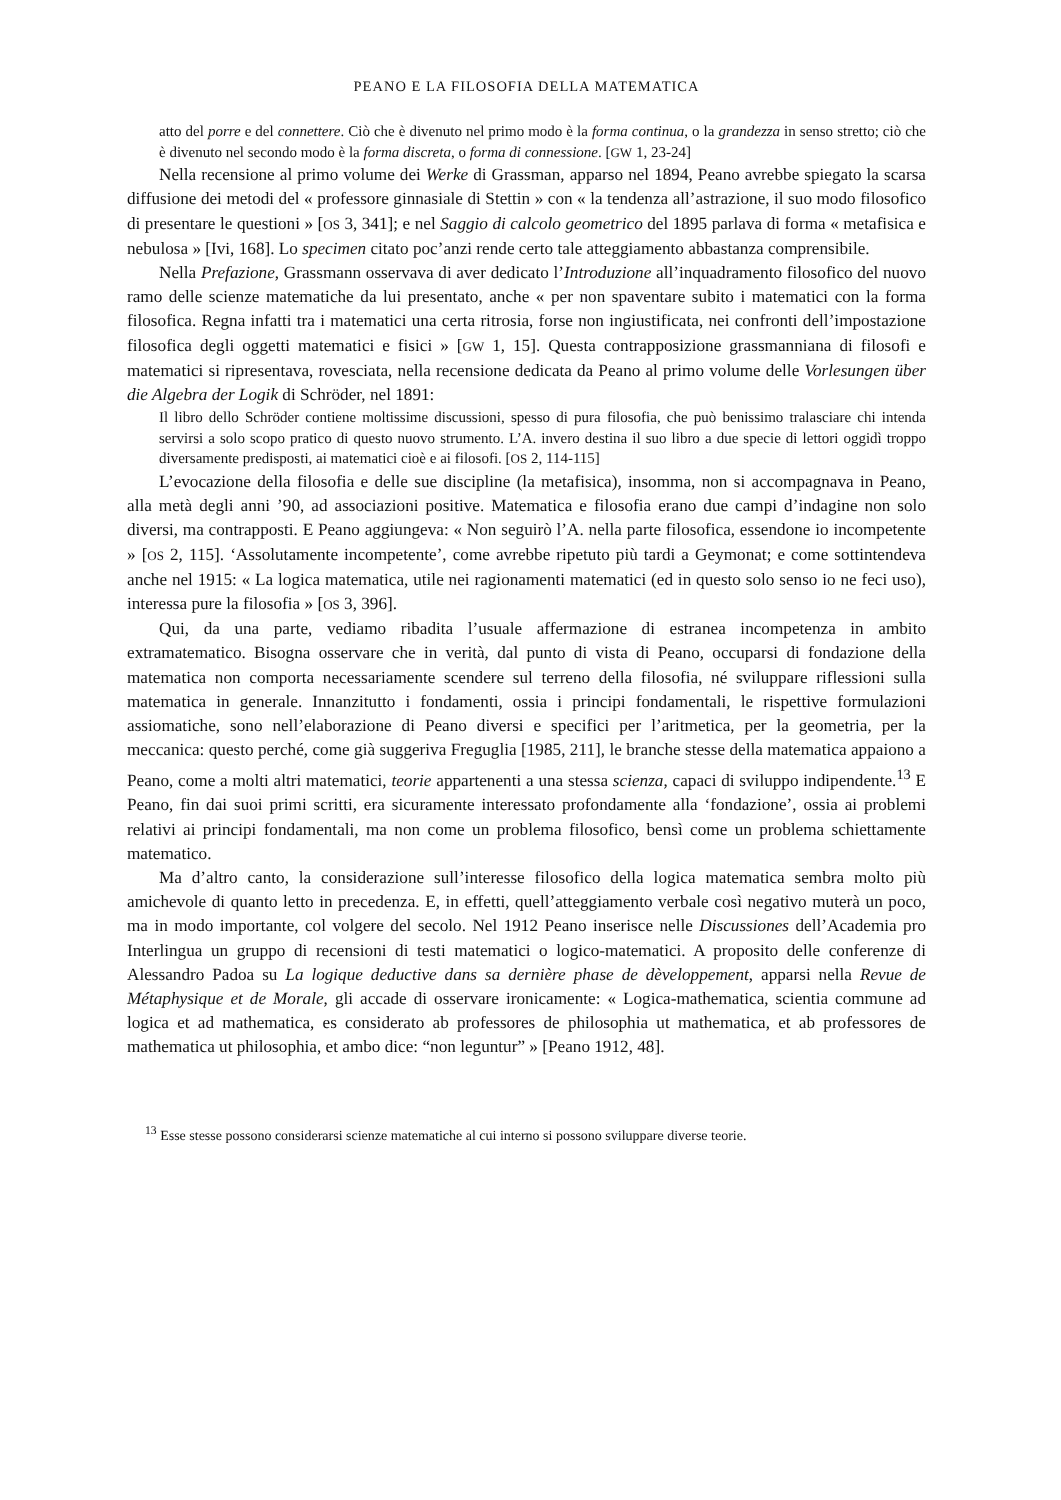PEANO E LA FILOSOFIA DELLA MATEMATICA
atto del porre e del connettere. Ciò che è divenuto nel primo modo è la forma continua, o la grandezza in senso stretto; ciò che è divenuto nel secondo modo è la forma discreta, o forma di connessione. [GW 1, 23-24]
Nella recensione al primo volume dei Werke di Grassman, apparso nel 1894, Peano avrebbe spiegato la scarsa diffusione dei metodi del « professore ginnasiale di Stettin » con « la tendenza all’astrazione, il suo modo filosofico di presentare le questioni » [OS 3, 341]; e nel Saggio di calcolo geometrico del 1895 parlava di forma « metafisica e nebulosa » [Ivi, 168]. Lo specimen citato poc’anzi rende certo tale atteggiamento abbastanza comprensibile.
Nella Prefazione, Grassmann osservava di aver dedicato l’Introduzione all’inquadramento filosofico del nuovo ramo delle scienze matematiche da lui presentato, anche « per non spaventare subito i matematici con la forma filosofica. Regna infatti tra i matematici una certa ritrosia, forse non ingiustificata, nei confronti dell’impostazione filosofica degli oggetti matematici e fisici » [GW 1, 15]. Questa contrapposizione grassmanniana di filosofi e matematici si ripresentava, rovesciata, nella recensione dedicata da Peano al primo volume delle Vorlesungen über die Algebra der Logik di Schröder, nel 1891:
Il libro dello Schröder contiene moltissime discussioni, spesso di pura filosofia, che può benissimo tralasciare chi intenda servirsi a solo scopo pratico di questo nuovo strumento. L’A. invero destina il suo libro a due specie di lettori oggidì troppo diversamente predisposti, ai matematici cioè e ai filosofi. [OS 2, 114-115]
L’evocazione della filosofia e delle sue discipline (la metafisica), insomma, non si accompagnava in Peano, alla metà degli anni ’90, ad associazioni positive. Matematica e filosofia erano due campi d’indagine non solo diversi, ma contrapposti. E Peano aggiungeva: « Non seguirò l’A. nella parte filosofica, essendone io incompetente » [OS 2, 115]. ‘Assolutamente incompetente’, come avrebbe ripetuto più tardi a Geymonat; e come sottintendeva anche nel 1915: « La logica matematica, utile nei ragionamenti matematici (ed in questo solo senso io ne feci uso), interessa pure la filosofia » [OS 3, 396].
Qui, da una parte, vediamo ribadita l’usuale affermazione di estranea incompetenza in ambito extramatematico. Bisogna osservare che in verità, dal punto di vista di Peano, occuparsi di fondazione della matematica non comporta necessariamente scendere sul terreno della filosofia, né sviluppare riflessioni sulla matematica in generale. Innanzitutto i fondamenti, ossia i principi fondamentali, le rispettive formulazioni assiomatiche, sono nell’elaborazione di Peano diversi e specifici per l’aritmetica, per la geometria, per la meccanica: questo perché, come già suggeriva Freguglia [1985, 211], le branche stesse della matematica appaiono a Peano, come a molti altri matematici, teorie appartenenti a una stessa scienza, capaci di sviluppo indipendente.<sup>13</sup> E Peano, fin dai suoi primi scritti, era sicuramente interessato profondamente alla ‘fondazione’, ossia ai problemi relativi ai principi fondamentali, ma non come un problema filosofico, bensì come un problema schiettamente matematico.
Ma d’altro canto, la considerazione sull’interesse filosofico della logica matematica sembra molto più amichevole di quanto letto in precedenza. E, in effetti, quell’atteggiamento verbale così negativo muterà un poco, ma in modo importante, col volgere del secolo. Nel 1912 Peano inserisce nelle Discussiones dell’Academia pro Interlingua un gruppo di recensioni di testi matematici o logico-matematici. A proposito delle conferenze di Alessandro Padoa su La logique deductive dans sa dernière phase de dèveloppement, apparsi nella Revue de Métaphysique et de Morale, gli accade di osservare ironicamente: « Logica-mathematica, scientia commune ad logica et ad mathematica, es considerato ab professores de philosophia ut mathematica, et ab professores de mathematica ut philosophia, et ambo dice: “non leguntur” » [Peano 1912, 48].
<sup>13</sup> Esse stesse possono considerarsi scienze matematiche al cui interno si possono sviluppare diverse teorie.